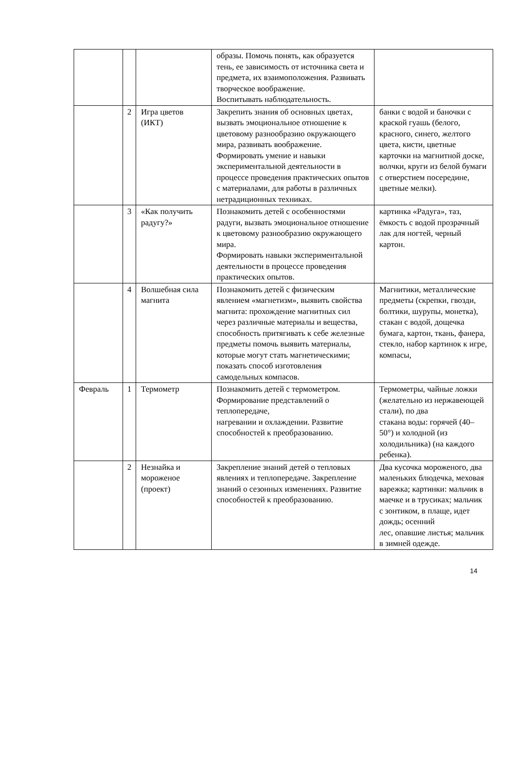| | | | образы. Помочь понять, как образуется тень, ее зависимость от источника света и предмета, их взаимоположения. Развивать творческое воображение. Воспитывать наблюдательность. | |
| | 2 | Игра цветов (ИКТ) | Закрепить знания об основных цветах, вызвать эмоциональное отношение к цветовому разнообразию окружающего мира, развивать воображение. Формировать умение и навыки экспериментальной деятельности в процессе проведения практических опытов с материалами, для работы в различных нетрадиционных техниках. | банки с водой и баночки с краской гуашь (белого, красного, синего, желтого цвета, кисти, цветные карточки на магнитной доске, волчки, круги из белой бумаги с отверстием посередине, цветные мелки). |
| | 3 | «Как получить радугу?» | Познакомить детей с особенностями радуги, вызвать эмоциональное отношение к цветовому разнообразию окружающего мира. Формировать навыки экспериментальной деятельности в процессе проведения практических опытов. | картинка «Радуга», таз, ёмкость с водой прозрачный лак для ногтей, черный картон. |
| | 4 | Волшебная сила магнита | Познакомить детей с физическим явлением «магнетизм», выявить свойства магнита: прохождение магнитных сил через различные материалы и вещества, способность притягивать к себе железные предметы помочь выявить материалы, которые могут стать магнетическими; показать способ изготовления самодельных компасов. | Магнитики, металлические предметы (скрепки, гвозди, болтики, шурупы, монетка), стакан с водой, дощечка бумага, картон, ткань, фанера, стекло, набор картинок к игре, компасы, |
| Февраль | 1 | Термометр | Познакомить детей с термометром. Формирование представлений о теплопередаче, нагревании и охлаждении. Развитие способностей к преобразованию. | Термометры, чайные ложки (желательно из нержавеющей стали), по два стакана воды: горячей (40–50°) и холодной (из холодильника) (на каждого ребенка). |
| | 2 | Незнайка и мороженое (проект) | Закрепление знаний детей о тепловых явлениях и теплопередаче. Закрепление знаний о сезонных изменениях. Развитие способностей к преобразованию. | Два кусочка мороженого, два маленьких блюдечка, меховая варежка; картинки: мальчик в маечке и в трусиках; мальчик с зонтиком, в плаще, идет дождь; осенний лес, опавшие листья; мальчик в зимней одежде. |
14